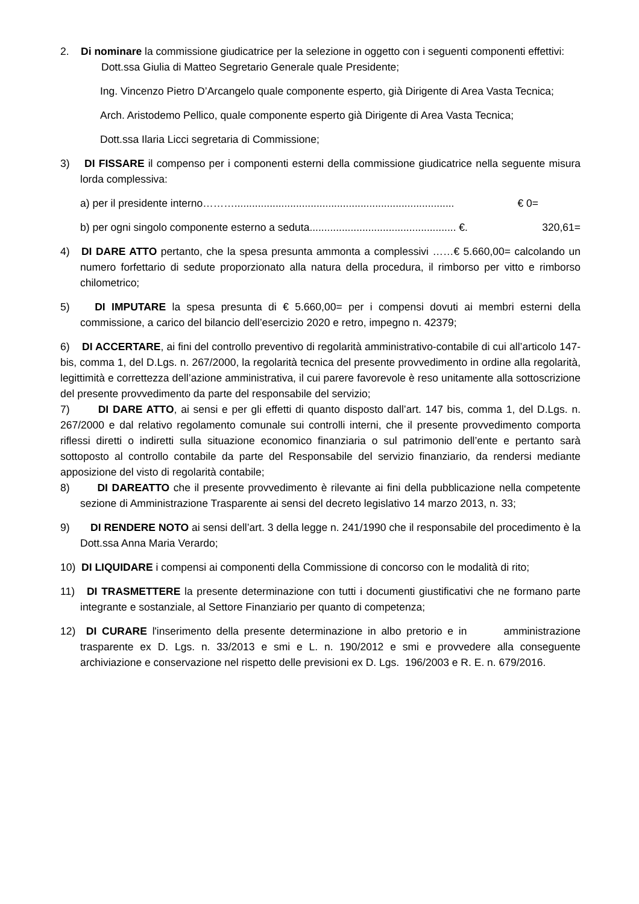2. Di nominare la commissione giudicatrice per la selezione in oggetto con i seguenti componenti effettivi:
Dott.ssa Giulia di Matteo Segretario Generale quale Presidente;
Ing. Vincenzo Pietro D’Arcangelo quale componente esperto, già Dirigente di Area Vasta Tecnica;
Arch. Aristodemo Pellico, quale componente esperto già Dirigente di Area Vasta Tecnica;
Dott.ssa Ilaria Licci segretaria di Commissione;
3) DI FISSARE il compenso per i componenti esterni della commissione giudicatrice nella seguente misura lorda complessiva:
a) per il presidente interno………........................................................................... € 0=
b) per ogni singolo componente esterno a seduta.................................................. €. 320,61=
4) DI DARE ATTO pertanto, che la spesa presunta ammonta a complessivi ……€ 5.660,00= calcolando un numero forfettario di sedute proporzionato alla natura della procedura, il rimborso per vitto e rimborso chilometrico;
5) DI IMPUTARE la spesa presunta di € 5.660,00= per i compensi dovuti ai membri esterni della commissione, a carico del bilancio dell’esercizio 2020 e retro, impegno n. 42379;
6) DI ACCERTARE, ai fini del controllo preventivo di regolarità amministrativo-contabile di cui all’articolo 147-bis, comma 1, del D.Lgs. n. 267/2000, la regolarità tecnica del presente provvedimento in ordine alla regolarità, legittimità e correttezza dell’azione amministrativa, il cui parere favorevole è reso unitamente alla sottoscrizione del presente provvedimento da parte del responsabile del servizio;
7) DI DARE ATTO, ai sensi e per gli effetti di quanto disposto dall’art. 147 bis, comma 1, del D.Lgs. n. 267/2000 e dal relativo regolamento comunale sui controlli interni, che il presente provvedimento comporta riflessi diretti o indiretti sulla situazione economico finanziaria o sul patrimonio dell’ente e pertanto sarà sottoposto al controllo contabile da parte del Responsabile del servizio finanziario, da rendersi mediante apposizione del visto di regolarità contabile;
8) DI DAREATTO che il presente provvedimento è rilevante ai fini della pubblicazione nella competente sezione di Amministrazione Trasparente ai sensi del decreto legislativo 14 marzo 2013, n. 33;
9) DI RENDERE NOTO ai sensi dell’art. 3 della legge n. 241/1990 che il responsabile del procedimento è la Dott.ssa Anna Maria Verardo;
10) DI LIQUIDARE i compensi ai componenti della Commissione di concorso con le modalità di rito;
11) DI TRASMETTERE la presente determinazione con tutti i documenti giustificativi che ne formano parte integrante e sostanziale, al Settore Finanziario per quanto di competenza;
12) DI CURARE l'inserimento della presente determinazione in albo pretorio e in amministrazione trasparente ex D. Lgs. n. 33/2013 e smi e L. n. 190/2012 e smi e provvedere alla conseguente archiviazione e conservazione nel rispetto delle previsioni ex D. Lgs. 196/2003 e R. E. n. 679/2016.